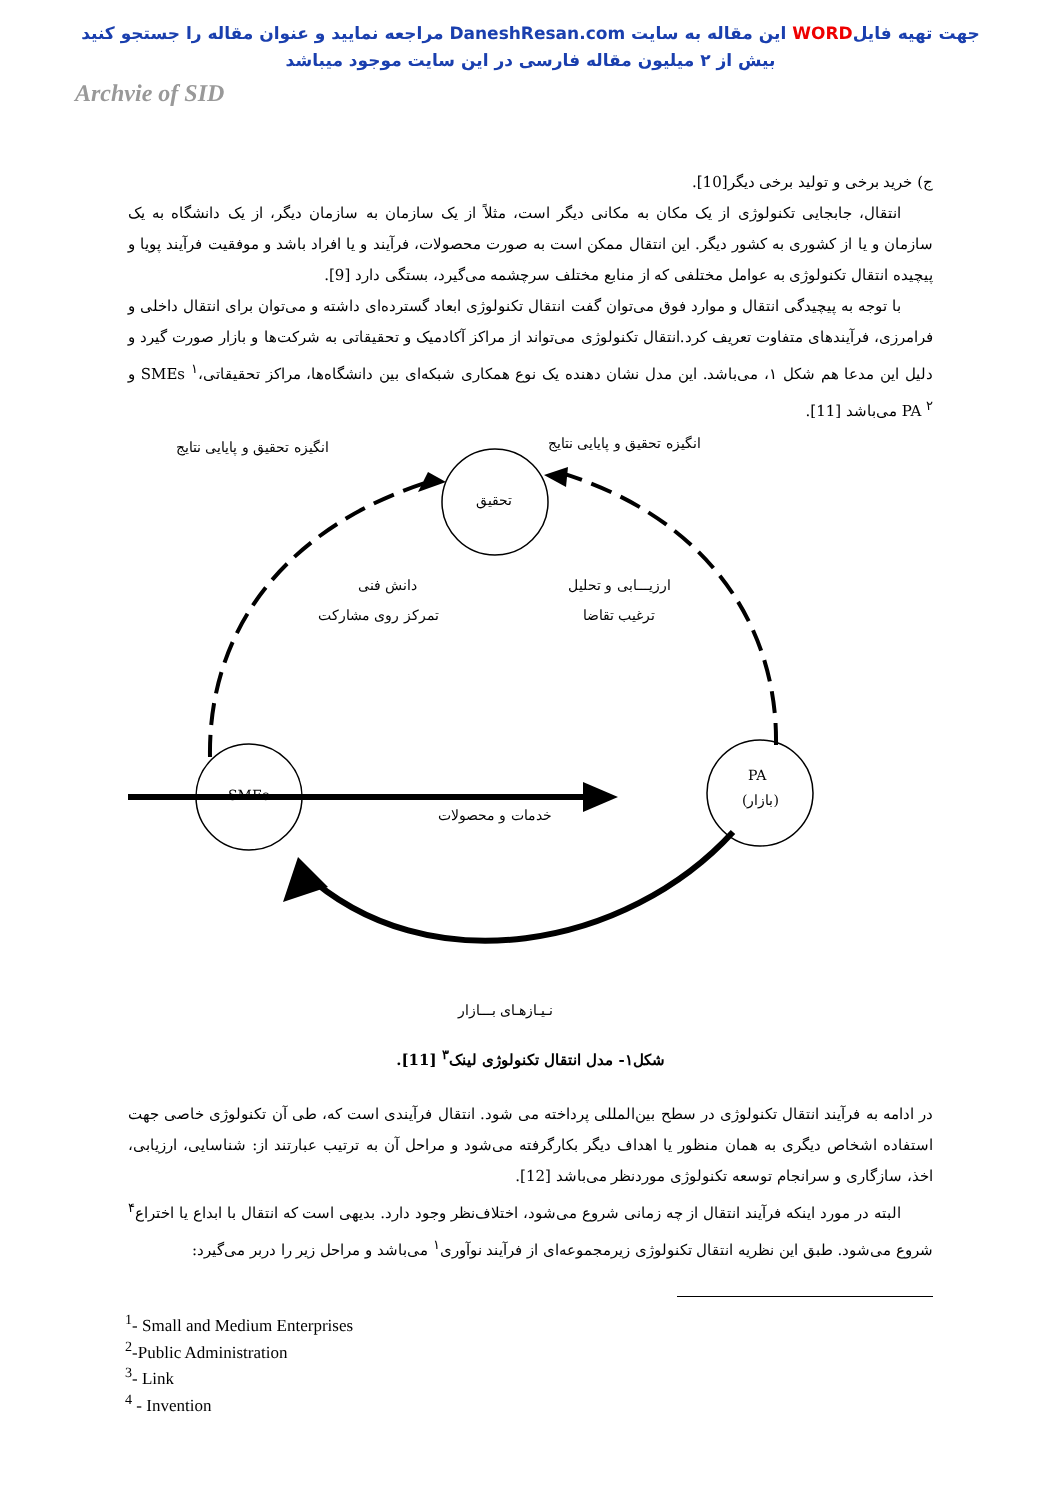جهت تهیه فایلWORD این مقاله به سایت DaneshResan.com مراجعه نمایید و عنوان مقاله را جستجو کنید
بیش از ۲ میلیون مقاله فارسی در این سایت موجود میباشد
Archvie of SID
ج) خرید برخی و تولید برخی دیگر[10].
انتقال، جابجایی تکنولوژی از یک مکان به مکانی دیگر است، مثلاً از یک سازمان به سازمان دیگر، از یک دانشگاه به یک سازمان و یا از کشوری به کشور دیگر. این انتقال ممکن است به صورت محصولات، فرآیند و یا افراد باشد و موفقیت فرآیند پویا و پیچیده انتقال تکنولوژی به عوامل مختلفی که از منابع مختلف سرچشمه می‌گیرد، بستگی دارد [9].
با توجه به پیچیدگی انتقال و موارد فوق می‌توان گفت انتقال تکنولوژی ابعاد گسترده‌ای داشته و می‌توان برای انتقال داخلی و فرامرزی، فرآیندهای متفاوت تعریف کرد.انتقال تکنولوژی می‌تواند از مراکز آکادمیک و تحقیقاتی به شرکت‌ها و بازار صورت گیرد و دلیل این مدعا هم شکل ۱، می‌باشد. این مدل نشان دهنده یک نوع همکاری شبکه‌ای بین دانشگاه‌ها، مراکز تحقیقاتی،SMEs <sup>۱</sup> و PA <sup>۲</sup> می‌باشد [11].
انگیزه تحقیق و پایایی نتایج انگیزه تحقیق و پایایی نتایج
تحقیق
دانش فنی
تمرکز روی مشارکت
ارزیـــابی و تحلیل
ترغیب تقاضا
SMEs
PA
(بازار)
خدمات و محصولات
نـیـازهـای بـــازار
شکل۱- مدل انتقال تکنولوژی لینک<sup>۳</sup> [11].
در ادامه به فرآیند انتقال تکنولوژی در سطح بین‌المللی پرداخته می شود. انتقال فرآیندی است که، طی آن تکنولوژی خاصی جهت استفاده اشخاص دیگری به همان منظور یا اهداف دیگر بکارگرفته می‌شود و مراحل آن به ترتیب عبارتند از: شناسایی، ارزیابی، اخذ، سازگاری و سرانجام توسعه تکنولوژی موردنظر می‌باشد [12].
البته در مورد اینکه فرآیند انتقال از چه زمانی شروع می‌شود، اختلاف‌نظر وجود دارد. بدیهی است که انتقال با ابداع یا اختراع<sup>۴</sup> شروع می‌شود. طبق این نظریه انتقال تکنولوژی زیرمجموعه‌ای از فرآیند نوآوری<sup>۱</sup> می‌باشد و مراحل زیر را دربر می‌گیرد:
<sup>1</sup>- Small and Medium Enterprises
<sup>2</sup>-Public Administration
<sup>3</sup>- Link
<sup>4</sup> - Invention